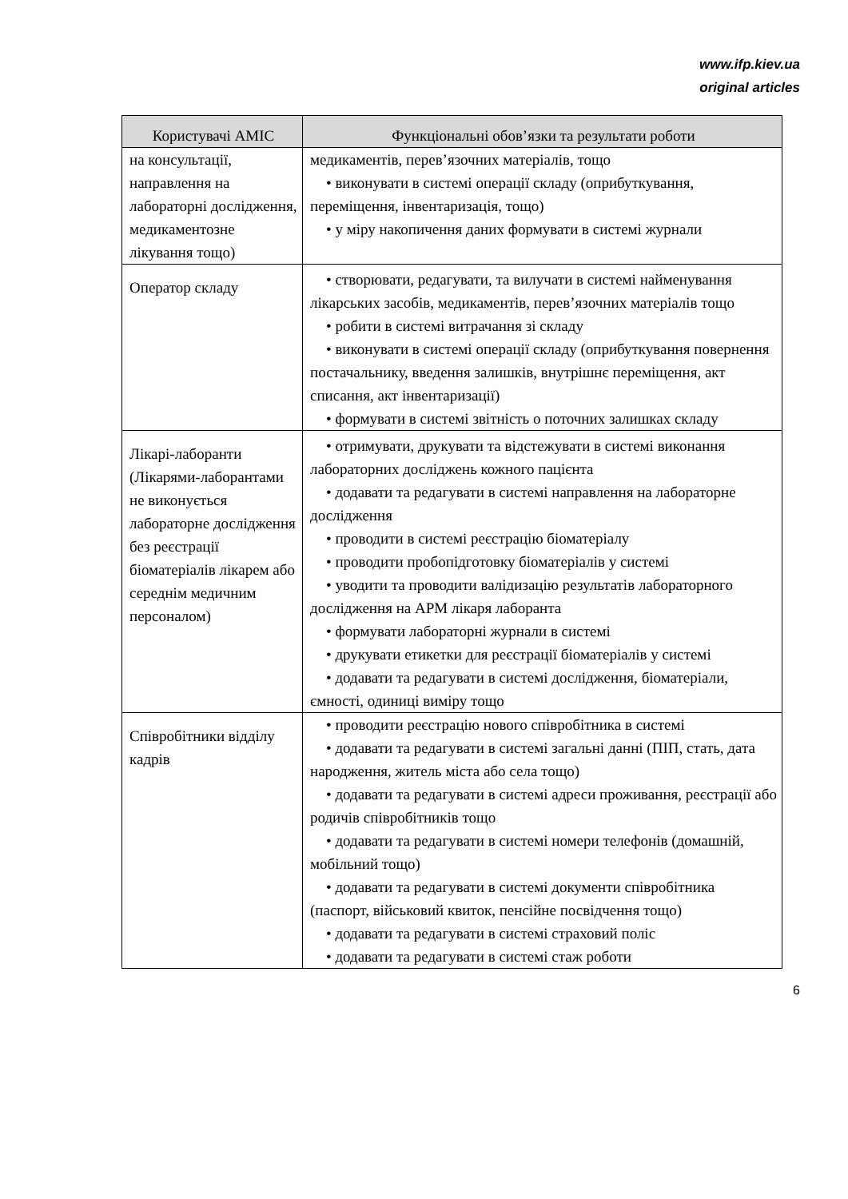www.ifp.kiev.ua
original articles
| Користувачі АМІС | Функціональні обов’язки та результати роботи |
| --- | --- |
| на консультації, направлення на лабораторні дослідження, медикаментозне лікування тощо) | медикаментів, перев’язочних матеріалів, тощо • виконувати в системі операції складу (оприбуткування, переміщення, інвентаризація, тощо) • у міру накопичення даних формувати в системі журнали |
| Оператор складу | • створювати, редагувати, та вилучати в системі найменування лікарських засобів, медикаментів, перев’язочних матеріалів тощо • робити в системі витрачання зі складу • виконувати в системі операції складу (оприбуткування повернення постачальнику, введення залишків, внутрішнє переміщення, акт списання, акт інвентаризації) • формувати в системі звітність о поточних залишках складу |
| Лікарі-лаборанти (Лікарями-лаборантами не виконується лабораторне дослідження без реєстрації біоматеріалів лікарем або середнім медичним персоналом) | • отримувати, друкувати та відстежувати в системі виконання лабораторних досліджень кожного пацієнта • додавати та редагувати в системі направлення на лабораторне дослідження • проводити в системі реєстрацію біоматеріалу • проводити пробопідготовку біоматеріалів у системі • уводити та проводити валідизацію результатів лабораторного дослідження на АРМ лікаря лаборанта • формувати лабораторні журнали в системі • друкувати етикетки для реєстрації біоматеріалів у системі • додавати та редагувати в системі дослідження, біоматеріали, ємності, одиниці виміру тощо |
| Співробітники відділу кадрів | • проводити реєстрацію нового співробітника в системі • додавати та редагувати в системі загальні данні (ПІП, стать, дата народження, житель міста або села тощо) • додавати та редагувати в системі адреси проживання, реєстрації або родичів співробітників тощо • додавати та редагувати в системі номери телефонів (домашній, мобільний тощо) • додавати та редагувати в системі документи співробітника (паспорт, військовий квиток, пенсійне посвідчення тощо) • додавати та редагувати в системі страховий поліс • додавати та редагувати в системі стаж роботи |
6